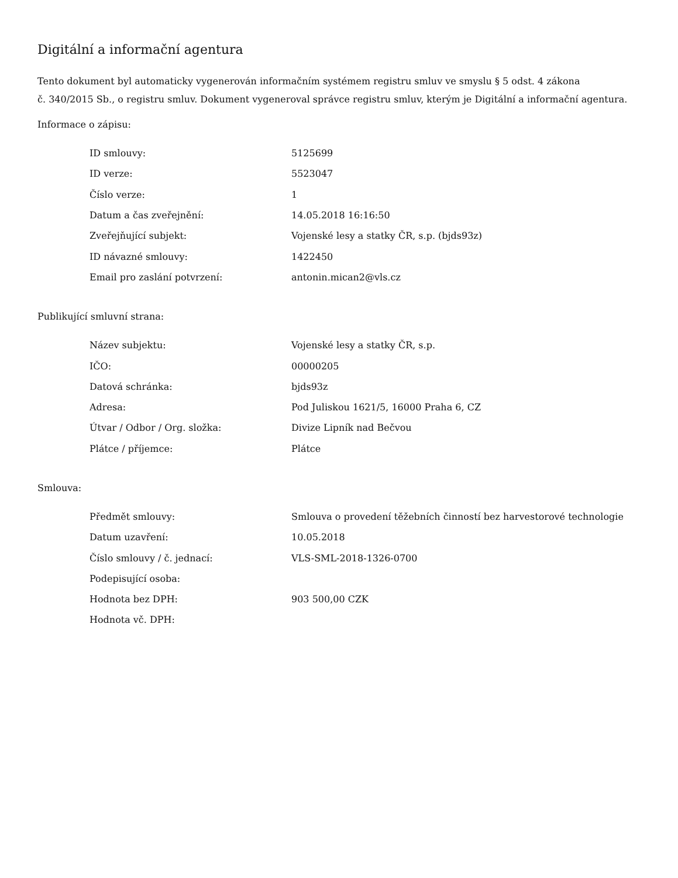Digitální a informační agentura
Tento dokument byl automaticky vygenerován informačním systémem registru smluv ve smyslu § 5 odst. 4 zákona
č. 340/2015 Sb., o registru smluv. Dokument vygeneroval správce registru smluv, kterým je Digitální a informační agentura.
Informace o zápisu:
| ID smlouvy: | 5125699 |
| ID verze: | 5523047 |
| Číslo verze: | 1 |
| Datum a čas zveřejnění: | 14.05.2018 16:16:50 |
| Zveřejňující subjekt: | Vojenské lesy a statky ČR, s.p. (bjds93z) |
| ID návazné smlouvy: | 1422450 |
| Email pro zaslání potvrzení: | antonin.mican2@vls.cz |
Publikující smluvní strana:
| Název subjektu: | Vojenské lesy a statky ČR, s.p. |
| IČO: | 00000205 |
| Datová schránka: | bjds93z |
| Adresa: | Pod Juliskou 1621/5, 16000 Praha 6, CZ |
| Útvar / Odbor / Org. složka: | Divize Lipník nad Bečvou |
| Plátce / příjemce: | Plátce |
Smlouva:
| Předmět smlouvy: | Smlouva o provedení těžebních činností bez harvestorové technologie |
| Datum uzavření: | 10.05.2018 |
| Číslo smlouvy / č. jednací: | VLS-SML-2018-1326-0700 |
| Podepisující osoba: | |
| Hodnota bez DPH: | 903 500,00 CZK |
| Hodnota vč. DPH: | |